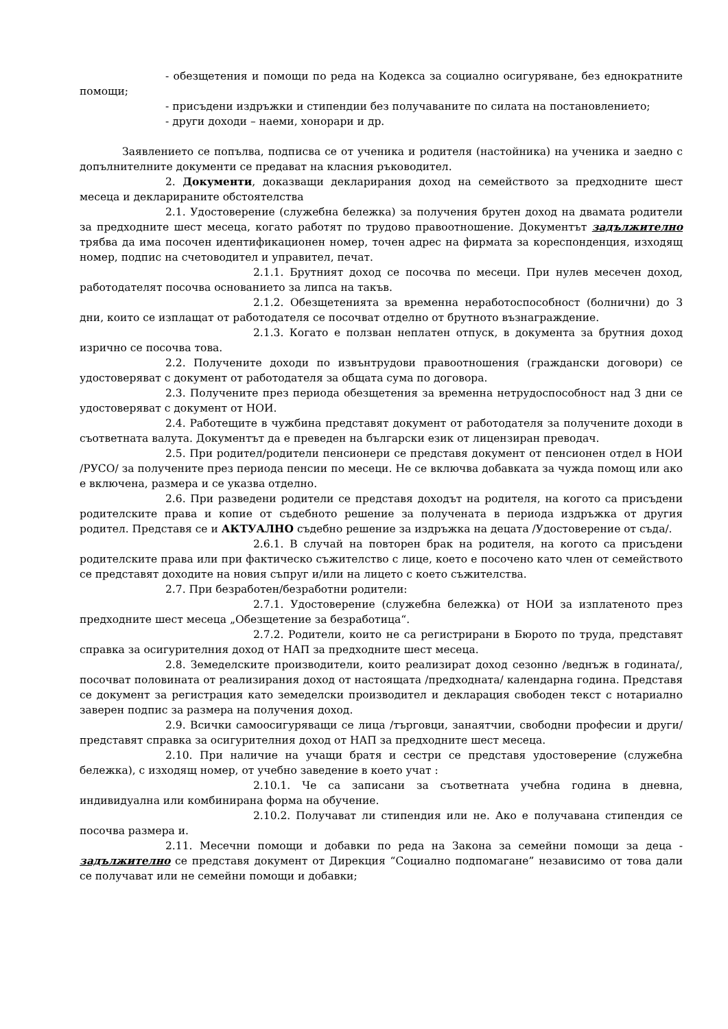- обезщетения и помощи по реда на Кодекса за социално осигуряване, без еднократните помощи;
- присъдени издръжки и стипендии без получаваните по силата на постановлението;
- други доходи – наеми, хонорари и др.
Заявлението се попълва, подписва се от ученика и родителя (настойника) на ученика и заедно с допълнителните документи се предават на класния ръководител.
2. Документи, доказващи декларирания доход на семейството за предходните шест месеца и декларираните обстоятелства
2.1. Удостоверение (служебна бележка) за получения брутен доход на двамата родители за предходните шест месеца, когато работят по трудово правоотношение. Документът задължително трябва да има посочен идентификационен номер, точен адрес на фирмата за кореспонденция, изходящ номер, подпис на счетоводител и управител, печат.
2.1.1. Брутният доход се посочва по месеци. При нулев месечен доход, работодателят посочва основанието за липса на такъв.
2.1.2. Обезщетенията за временна неработоспособност (болнични) до 3 дни, които се изплащат от работодателя се посочват отделно от брутното възнаграждение.
2.1.3. Когато е ползван неплатен отпуск, в документа за брутния доход изрично се посочва това.
2.2. Получените доходи по извънтрудови правоотношения (граждански договори) се удостоверяват с документ от работодателя за общата сума по договора.
2.3. Получените през периода обезщетения за временна нетрудоспособност над 3 дни се удостоверяват с документ от НОИ.
2.4. Работещите в чужбина представят документ от работодателя за получените доходи в съответната валута. Документът да е преведен на български език от лицензиран преводач.
2.5. При родител/родители пенсионери се представя документ от пенсионен отдел в НОИ /РУСО/ за получените през периода пенсии по месеци. Не се включва добавката за чужда помощ или ако е включена, размера и се указва отделно.
2.6. При разведени родители се представя доходът на родителя, на когото са присъдени родителските права и копие от съдебното решение за получената в периода издръжка от другия родител. Представя се и АКТУАЛНО съдебно решение за издръжка на децата /Удостоверение от съда/.
2.6.1. В случай на повторен брак на родителя, на когото са присъдени родителските права или при фактическо съжителство с лице, което е посочено като член от семейството се представят доходите на новия съпруг и/или на лицето с което съжителства.
2.7. При безработен/безработни родители:
2.7.1. Удостоверение (служебна бележка) от НОИ за изплатеното през предходните шест месеца „Обезщетение за безработица“.
2.7.2. Родители, които не са регистрирани в Бюрото по труда, представят справка за осигурителния доход от НАП за предходните шест месеца.
2.8. Земеделските производители, които реализират доход сезонно /веднъж в годината/, посочват половината от реализирания доход от настоящата /предходната/ календарна година. Представя се документ за регистрация като земеделски производител и декларация свободен текст с нотариално заверен подпис за размера на получения доход.
2.9. Всички самоосигуряващи се лица /търговци, занаятчии, свободни професии и други/ представят справка за осигурителния доход от НАП за предходните шест месеца.
2.10. При наличие на учащи братя и сестри се представя удостоверение (служебна бележка), с изходящ номер, от учебно заведение в което учат :
2.10.1. Че са записани за съответната учебна година в дневна, индивидуална или комбинирана форма на обучение.
2.10.2. Получават ли стипендия или не. Ако е получавана стипендия се посочва размера и.
2.11. Месечни помощи и добавки по реда на Закона за семейни помощи за деца - задължително се представя документ от Дирекция “Социално подпомагане” независимо от това дали се получават или не семейни помощи и добавки;